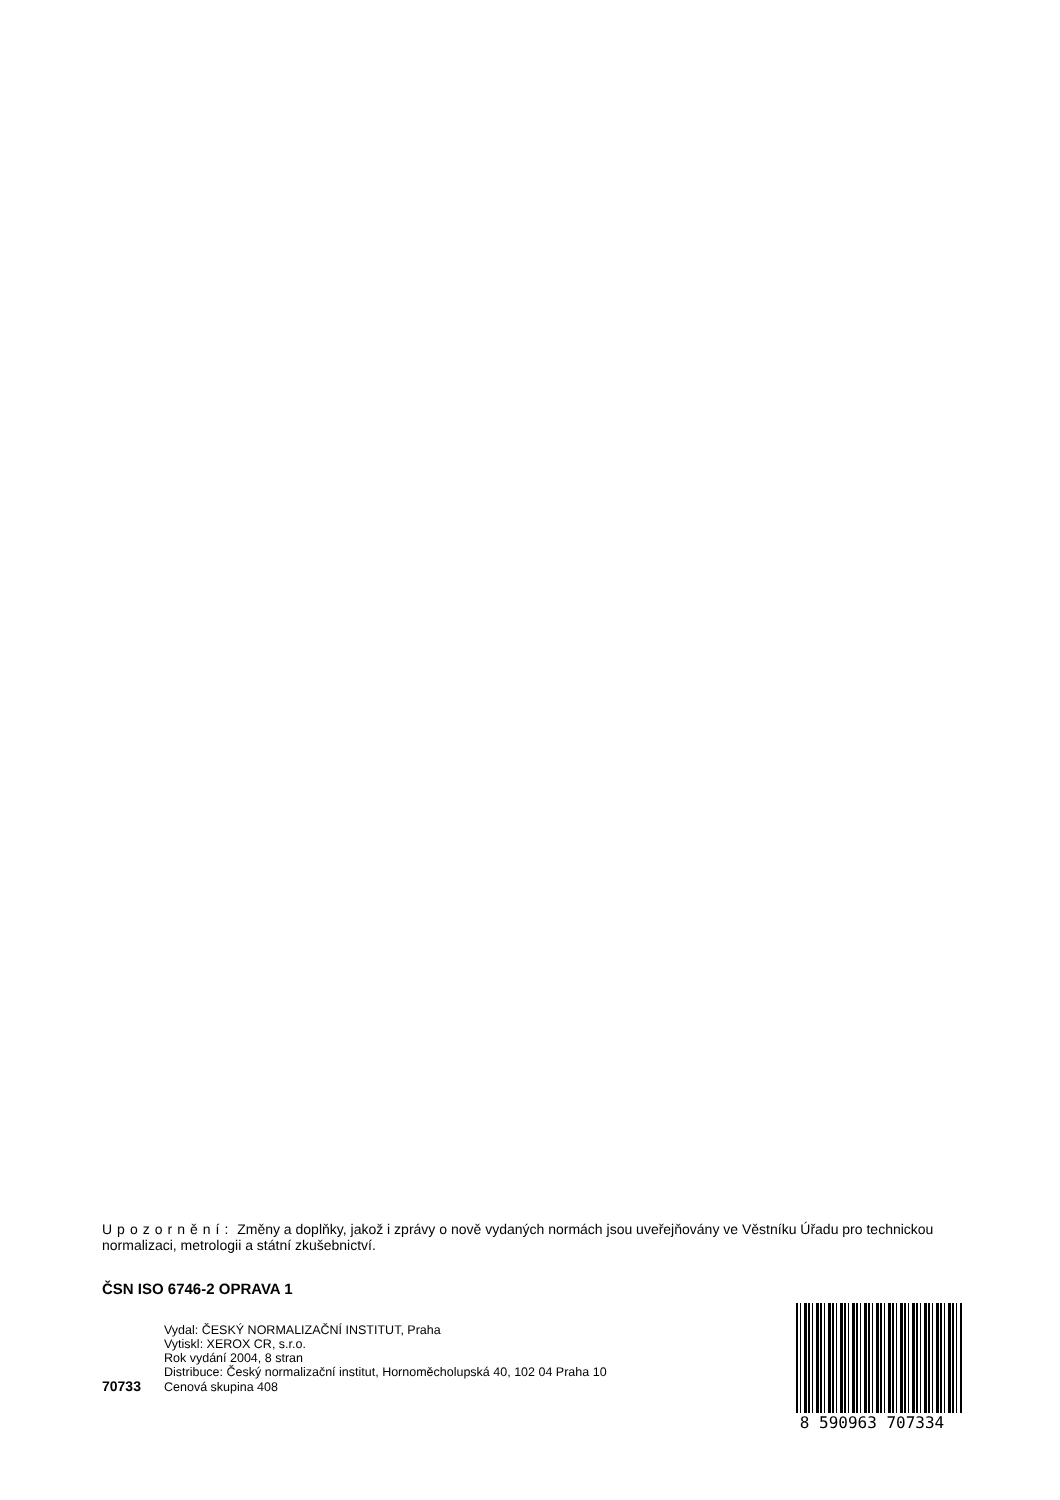Upozornění: Změny a doplňky, jakož i zprávy o nově vydaných normách jsou uveřejňovány ve Věstníku Úřadu pro technickou normalizaci, metrologii a státní zkušebnictví.
ČSN ISO 6746-2 OPRAVA 1
Vydal: ČESKÝ NORMALIZAČNÍ INSTITUT, Praha
Vytiskl: XEROX CR, s.r.o.
Rok vydání 2004, 8 stran
Distribuce: Český normalizační institut, Hornoměcholupská 40, 102 04 Praha 10
70733 Cenová skupina 408
8 590963 707334